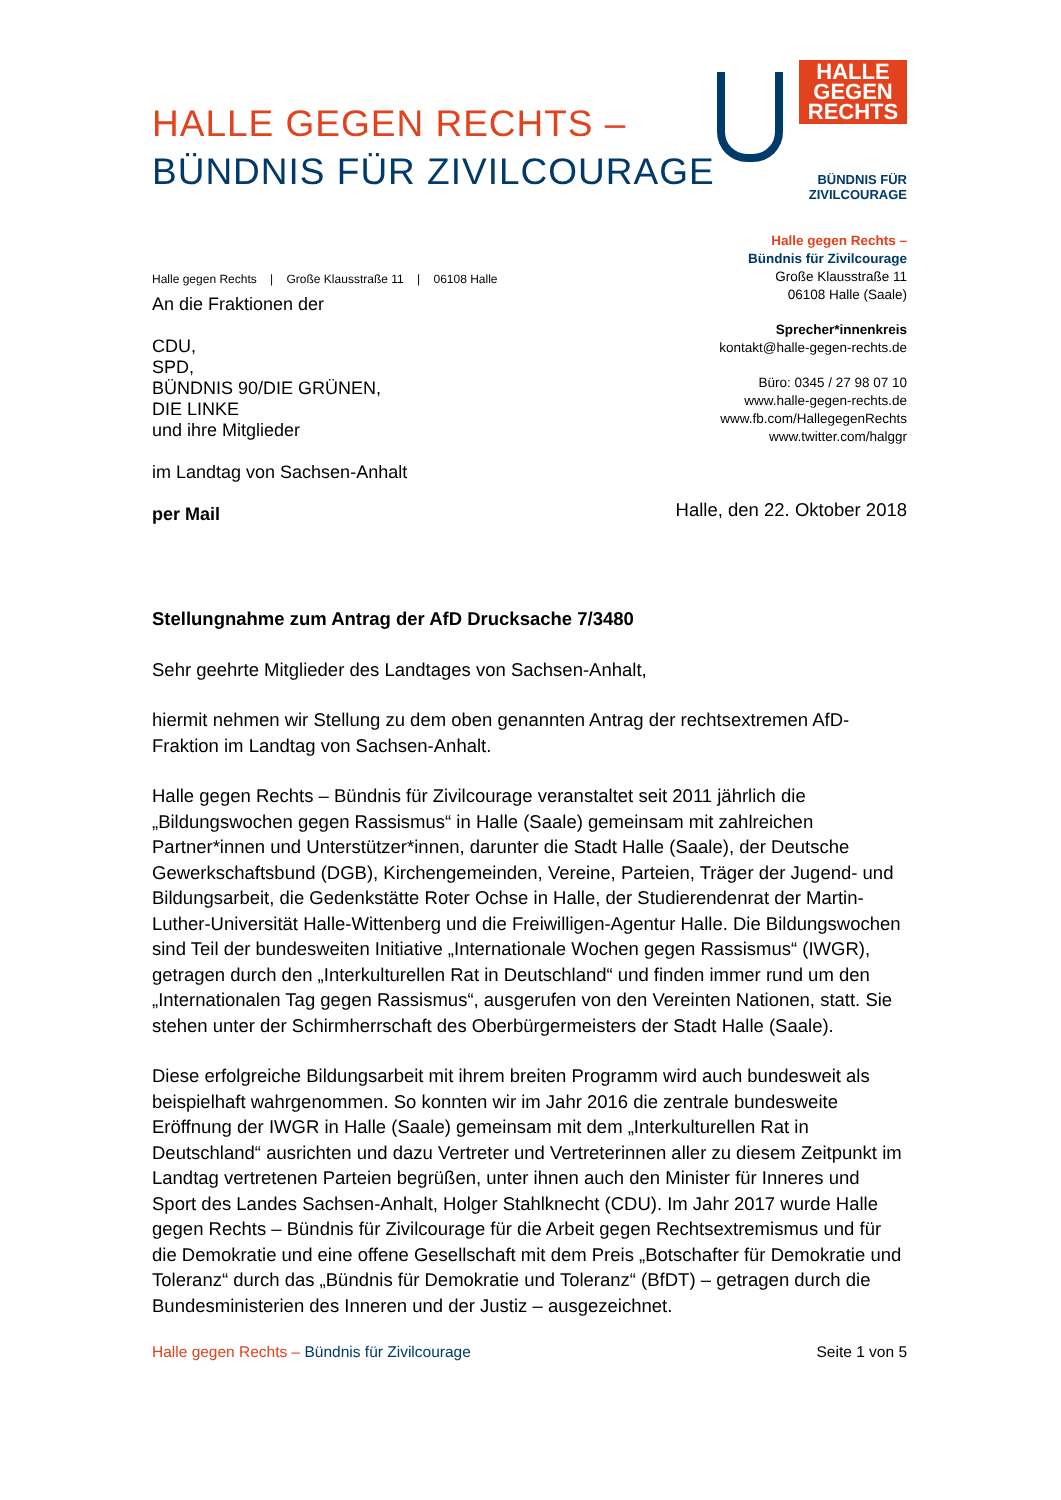HALLE GEGEN RECHTS –
BÜNDNIS FÜR ZIVILCOURAGE
HALLE
GEGEN
RECHTS
BÜNDNIS FÜR ZIVILCOURAGE
Halle gegen Rechts | Große Klausstraße 11 | 06108 Halle
An die Fraktionen der
CDU,
SPD,
BÜNDNIS 90/DIE GRÜNEN,
DIE LINKE
und ihre Mitglieder
im Landtag von Sachsen-Anhalt
per Mail
Halle gegen Rechts –
Bündnis für Zivilcourage
Große Klausstraße 11
06108 Halle (Saale)
Sprecher*innenkreis
kontakt@halle-gegen-rechts.de
Büro: 0345 / 27 98 07 10
www.halle-gegen-rechts.de
www.fb.com/HallegegenRechts
www.twitter.com/halggr
Halle, den 22. Oktober 2018
Stellungnahme zum Antrag der AfD Drucksache 7/3480
Sehr geehrte Mitglieder des Landtages von Sachsen-Anhalt,
hiermit nehmen wir Stellung zu dem oben genannten Antrag der rechtsextremen AfD-Fraktion im Landtag von Sachsen-Anhalt.
Halle gegen Rechts – Bündnis für Zivilcourage veranstaltet seit 2011 jährlich die „Bildungswochen gegen Rassismus“ in Halle (Saale) gemeinsam mit zahlreichen Partner*innen und Unterstützer*innen, darunter die Stadt Halle (Saale), der Deutsche Gewerkschaftsbund (DGB), Kirchengemeinden, Vereine, Parteien, Träger der Jugend- und Bildungsarbeit, die Gedenkstätte Roter Ochse in Halle, der Studierendenrat der Martin-Luther-Universität Halle-Wittenberg und die Freiwilligen-Agentur Halle. Die Bildungswochen sind Teil der bundesweiten Initiative „Internationale Wochen gegen Rassismus“ (IWGR), getragen durch den „Interkulturellen Rat in Deutschland“ und finden immer rund um den „Internationalen Tag gegen Rassismus“, ausgerufen von den Vereinten Nationen, statt. Sie stehen unter der Schirmherrschaft des Oberbürgermeisters der Stadt Halle (Saale).
Diese erfolgreiche Bildungsarbeit mit ihrem breiten Programm wird auch bundesweit als beispielhaft wahrgenommen. So konnten wir im Jahr 2016 die zentrale bundesweite Eröffnung der IWGR in Halle (Saale) gemeinsam mit dem „Interkulturellen Rat in Deutschland“ ausrichten und dazu Vertreter und Vertreterinnen aller zu diesem Zeitpunkt im Landtag vertretenen Parteien begrüßen, unter ihnen auch den Minister für Inneres und Sport des Landes Sachsen-Anhalt, Holger Stahlknecht (CDU). Im Jahr 2017 wurde Halle gegen Rechts – Bündnis für Zivilcourage für die Arbeit gegen Rechtsextremismus und für die Demokratie und eine offene Gesellschaft mit dem Preis „Botschafter für Demokratie und Toleranz“ durch das „Bündnis für Demokratie und Toleranz“ (BfDT) – getragen durch die Bundesministerien des Inneren und der Justiz – ausgezeichnet.
Halle gegen Rechts – Bündnis für Zivilcourage Seite 1 von 5